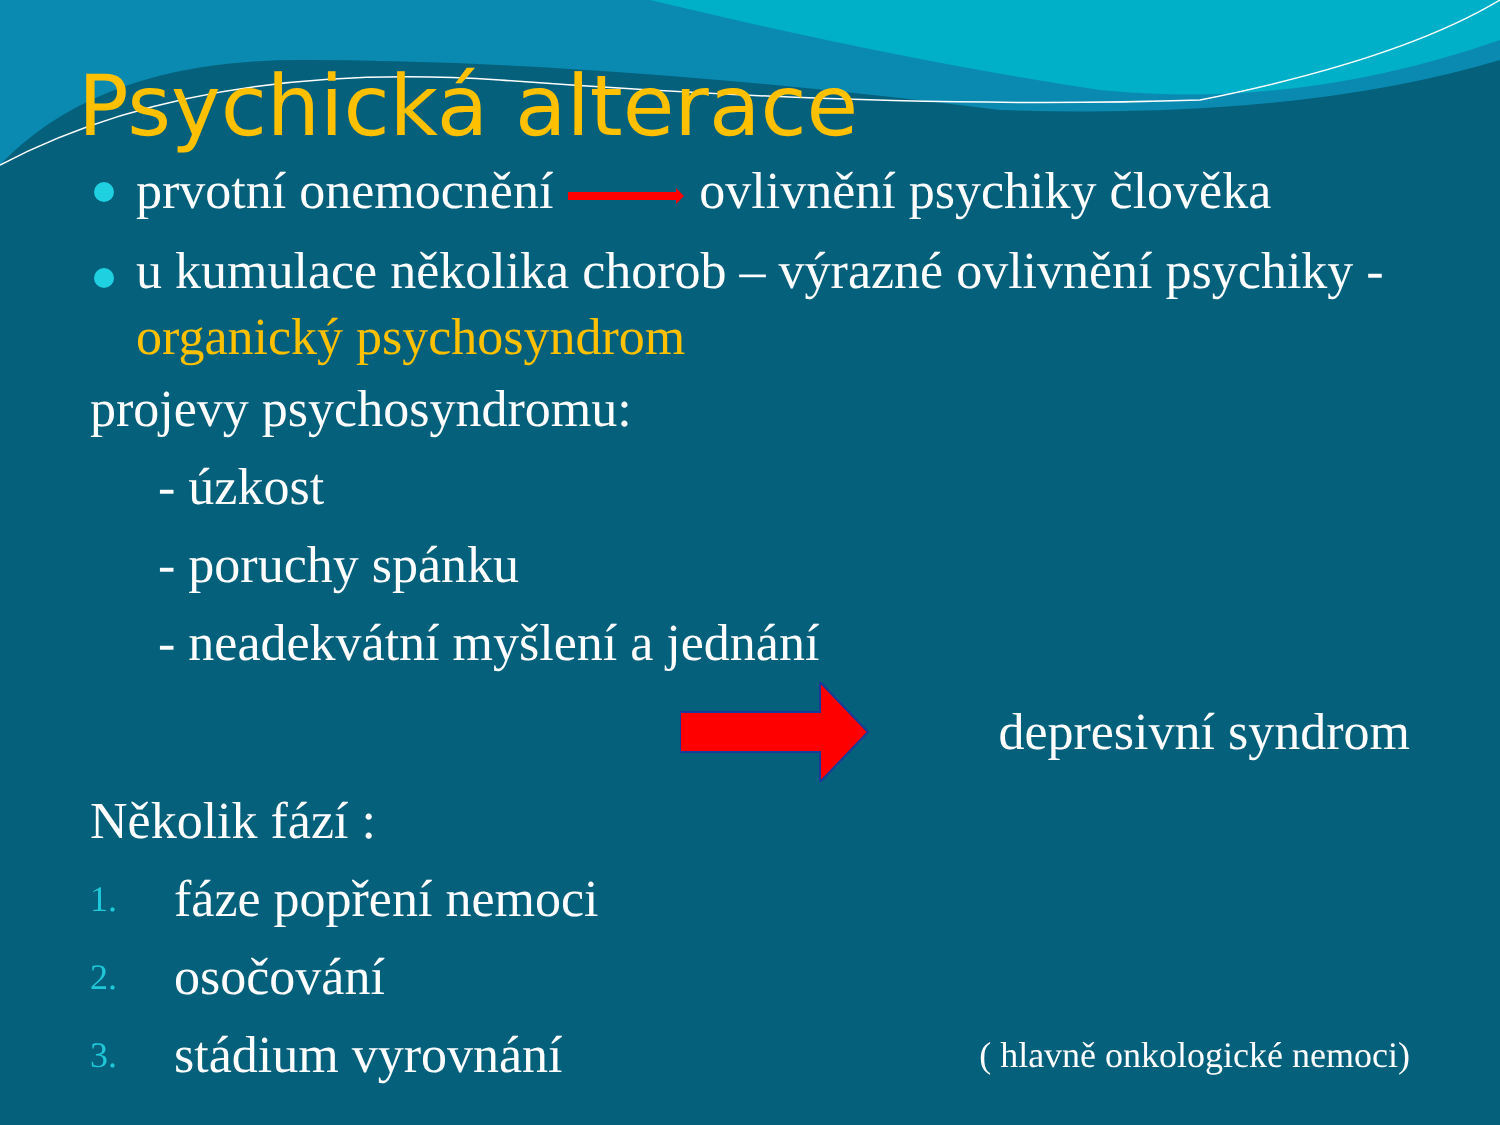Psychická alterace
prvotní onemocnění ovlivnění psychiky člověka
u kumulace několika chorob – výrazné ovlivnění psychiky - organický psychosyndrom
projevy psychosyndromu:
- úzkost
- poruchy spánku
- neadekvátní myšlení a jednání
depresivní syndrom
Několik fází :
1. fáze popření nemoci
2. osočování
3. stádium vyrovnání
( hlavně onkologické nemoci)